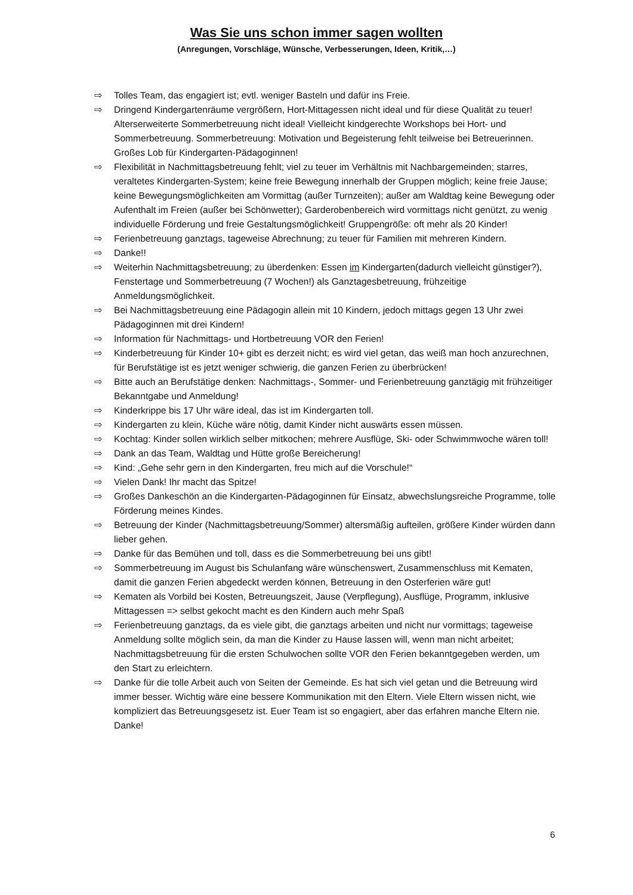Was Sie uns schon immer sagen wollten
(Anregungen, Vorschläge, Wünsche, Verbesserungen, Ideen, Kritik,…)
⇨ Tolles Team, das engagiert ist; evtl. weniger Basteln und dafür ins Freie.
⇨ Dringend Kindergartenräume vergrößern, Hort-Mittagessen nicht ideal und für diese Qualität zu teuer! Alterserweiterte Sommerbetreuung nicht ideal! Vielleicht kindgerechte Workshops bei Hort- und Sommerbetreuung. Sommerbetreuung: Motivation und Begeisterung fehlt teilweise bei Betreuerinnen. Großes Lob für Kindergarten-Pädagoginnen!
⇨ Flexibilität in Nachmittagsbetreuung fehlt; viel zu teuer im Verhältnis mit Nachbargemeinden; starres, veraltetes Kindergarten-System; keine freie Bewegung innerhalb der Gruppen möglich; keine freie Jause; keine Bewegungsmöglichkeiten am Vormittag (außer Turnzeiten); außer am Waldtag keine Bewegung oder Aufenthalt im Freien (außer bei Schönwetter); Garderobenbereich wird vormittags nicht genützt, zu wenig individuelle Förderung und freie Gestaltungsmöglichkeit! Gruppengröße: oft mehr als 20 Kinder!
⇨ Ferienbetreuung ganztags, tageweise Abrechnung; zu teuer für Familien mit mehreren Kindern.
⇨ Danke!!
⇨ Weiterhin Nachmittagsbetreuung; zu überdenken: Essen im Kindergarten(dadurch vielleicht günstiger?), Fenstertage und Sommerbetreuung (7 Wochen!) als Ganztagesbetreuung, frühzeitige Anmeldungsmöglichkeit.
⇨ Bei Nachmittagsbetreuung eine Pädagogin allein mit 10 Kindern, jedoch mittags gegen 13 Uhr zwei Pädagoginnen mit drei Kindern!
⇨ Information für Nachmittags- und Hortbetreuung VOR den Ferien!
⇨ Kinderbetreuung für Kinder 10+ gibt es derzeit nicht; es wird viel getan, das weiß man hoch anzurechnen, für Berufstätige ist es jetzt weniger schwierig, die ganzen Ferien zu überbrücken!
⇨ Bitte auch an Berufstätige denken: Nachmittags-, Sommer- und Ferienbetreuung ganztägig mit frühzeitiger Bekanntgabe und Anmeldung!
⇨ Kinderkrippe bis 17 Uhr wäre ideal, das ist im Kindergarten toll.
⇨ Kindergarten zu klein, Küche wäre nötig, damit Kinder nicht auswärts essen müssen.
⇨ Kochtag: Kinder sollen wirklich selber mitkochen; mehrere Ausflüge, Ski- oder Schwimmwoche wären toll!
⇨ Dank an das Team, Waldtag und Hütte große Bereicherung!
⇨ Kind: „Gehe sehr gern in den Kindergarten, freu mich auf die Vorschule!“
⇨ Vielen Dank! Ihr macht das Spitze!
⇨ Großes Dankeschön an die Kindergarten-Pädagoginnen für Einsatz, abwechslungsreiche Programme, tolle Förderung meines Kindes.
⇨ Betreuung der Kinder (Nachmittagsbetreuung/Sommer) altersmäßig aufteilen, größere Kinder würden dann lieber gehen.
⇨ Danke für das Bemühen und toll, dass es die Sommerbetreuung bei uns gibt!
⇨ Sommerbetreuung im August bis Schulanfang wäre wünschenswert, Zusammenschluss mit Kematen, damit die ganzen Ferien abgedeckt werden können, Betreuung in den Osterferien wäre gut!
⇨ Kematen als Vorbild bei Kosten, Betreuungszeit, Jause (Verpflegung), Ausflüge, Programm, inklusive Mittagessen => selbst gekocht macht es den Kindern auch mehr Spaß
⇨ Ferienbetreuung ganztags, da es viele gibt, die ganztags arbeiten und nicht nur vormittags; tageweise Anmeldung sollte möglich sein, da man die Kinder zu Hause lassen will, wenn man nicht arbeitet; Nachmittagsbetreuung für die ersten Schulwochen sollte VOR den Ferien bekanntgegeben werden, um den Start zu erleichtern.
⇨ Danke für die tolle Arbeit auch von Seiten der Gemeinde. Es hat sich viel getan und die Betreuung wird immer besser. Wichtig wäre eine bessere Kommunikation mit den Eltern. Viele Eltern wissen nicht, wie kompliziert das Betreuungsgesetz ist. Euer Team ist so engagiert, aber das erfahren manche Eltern nie. Danke!
6